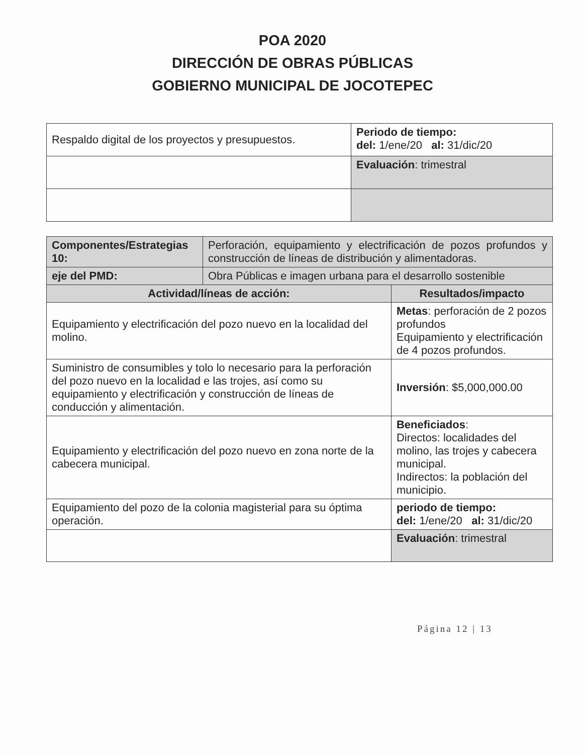POA 2020
DIRECCIÓN DE OBRAS PÚBLICAS
GOBIERNO MUNICIPAL DE JOCOTEPEC
| Respaldo digital de los proyectos y presupuestos. | Periodo de tiempo: del: 1/ene/20 al: 31/dic/20 |
| | Evaluación : trimestral |
| Componentes/Estrategias 10: | Perforación, equipamiento y electrificación de pozos profundos y construcción de líneas de distribución y alimentadoras. | |
| eje del PMD: | Obra Públicas e imagen urbana para el desarrollo sostenible | |
| Actividad/líneas de acción: | | Resultados/impacto |
| Equipamiento y electrificación del pozo nuevo en la localidad del molino. | | Metas : perforación de 2 pozos profundos Equipamiento y electrificación de 4 pozos profundos. |
| Suministro de consumibles y tolo lo necesario para la perforación del pozo nuevo en la localidad e las trojes, así como su equipamiento y electrificación y construcción de líneas de conducción y alimentación. | | Inversión : $5,000,000.00 |
| Equipamiento y electrificación del pozo nuevo en zona norte de la cabecera municipal. | | Beneficiados : Directos: localidades del molino, las trojes y cabecera municipal. Indirectos: la población del municipio. |
| Equipamiento del pozo de la colonia magisterial para su óptima operación. | | periodo de tiempo: del: 1/ene/20 al: 31/dic/20 |
| | | Evaluación : trimestral |
Página 12 | 13